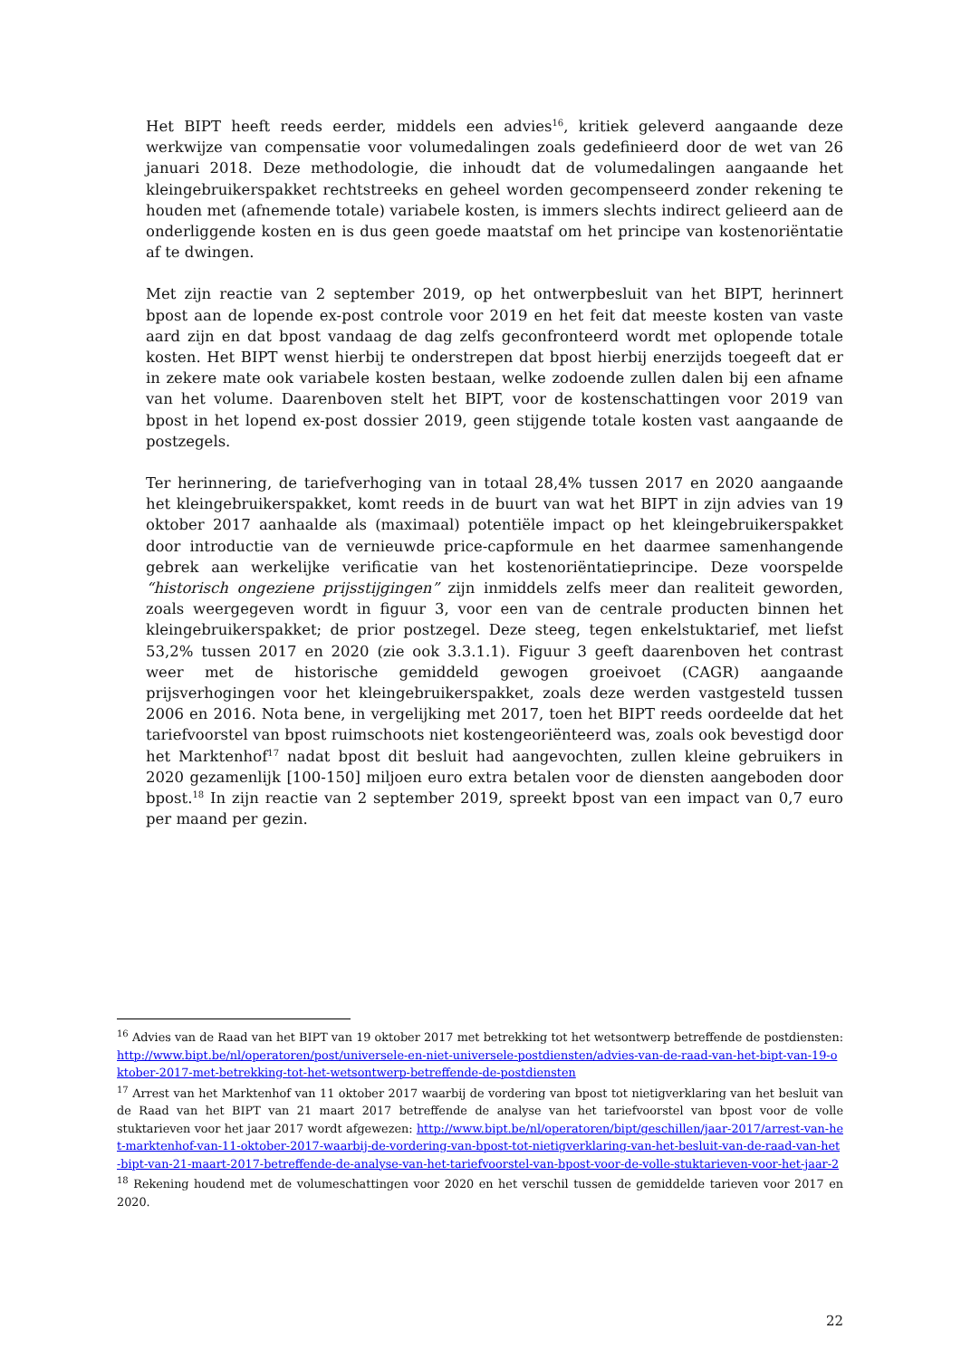Het BIPT heeft reeds eerder, middels een advies<sup>16</sup>, kritiek geleverd aangaande deze werkwijze van compensatie voor volumedalingen zoals gedefinieerd door de wet van 26 januari 2018. Deze methodologie, die inhoudt dat de volumedalingen aangaande het kleingebruikerspakket rechtstreeks en geheel worden gecompenseerd zonder rekening te houden met (afnemende totale) variabele kosten, is immers slechts indirect gelieerd aan de onderliggende kosten en is dus geen goede maatstaf om het principe van kostenoriëntatie af te dwingen.
Met zijn reactie van 2 september 2019, op het ontwerpbesluit van het BIPT, herinnert bpost aan de lopende ex-post controle voor 2019 en het feit dat meeste kosten van vaste aard zijn en dat bpost vandaag de dag zelfs geconfronteerd wordt met oplopende totale kosten. Het BIPT wenst hierbij te onderstrepen dat bpost hierbij enerzijds toegeeft dat er in zekere mate ook variabele kosten bestaan, welke zodoende zullen dalen bij een afname van het volume. Daarenboven stelt het BIPT, voor de kostenschattingen voor 2019 van bpost in het lopend ex-post dossier 2019, geen stijgende totale kosten vast aangaande de postzegels.
Ter herinnering, de tariefverhoging van in totaal 28,4% tussen 2017 en 2020 aangaande het kleingebruikerspakket, komt reeds in de buurt van wat het BIPT in zijn advies van 19 oktober 2017 aanhaalde als (maximaal) potentiële impact op het kleingebruikerspakket door introductie van de vernieuwde price-capformule en het daarmee samenhangende gebrek aan werkelijke verificatie van het kostenoriëntatieprincipe. Deze voorspelde “historisch ongeziene prijsstijgingen” zijn inmiddels zelfs meer dan realiteit geworden, zoals weergegeven wordt in figuur 3, voor een van de centrale producten binnen het kleingebruikerspakket; de prior postzegel. Deze steeg, tegen enkelstuktarief, met liefst 53,2% tussen 2017 en 2020 (zie ook 3.3.1.1). Figuur 3 geeft daarenboven het contrast weer met de historische gemiddeld gewogen groeivoet (CAGR) aangaande prijsverhogingen voor het kleingebruikerspakket, zoals deze werden vastgesteld tussen 2006 en 2016. Nota bene, in vergelijking met 2017, toen het BIPT reeds oordeelde dat het tariefvoorstel van bpost ruimschoots niet kostengeoriënteerd was, zoals ook bevestigd door het Marktenhof<sup>17</sup> nadat bpost dit besluit had aangevochten, zullen kleine gebruikers in 2020 gezamenlijk [100-150] miljoen euro extra betalen voor de diensten aangeboden door bpost.<sup>18</sup> In zijn reactie van 2 september 2019, spreekt bpost van een impact van 0,7 euro per maand per gezin.
<sup>16</sup> Advies van de Raad van het BIPT van 19 oktober 2017 met betrekking tot het wetsontwerp betreffende de postdiensten: http://www.bipt.be/nl/operatoren/post/universele-en-niet-universele-postdiensten/advies-van-de-raad-van-het-bipt-van-19-oktober-2017-met-betrekking-tot-het-wetsontwerp-betreffende-de-postdiensten
<sup>17</sup> Arrest van het Marktenhof van 11 oktober 2017 waarbij de vordering van bpost tot nietigverklaring van het besluit van de Raad van het BIPT van 21 maart 2017 betreffende de analyse van het tariefvoorstel van bpost voor de volle stuktarieven voor het jaar 2017 wordt afgewezen: http://www.bipt.be/nl/operatoren/bipt/geschillen/jaar-2017/arrest-van-het-marktenhof-van-11-oktober-2017-waarbij-de-vordering-van-bpost-tot-nietigverklaring-van-het-besluit-van-de-raad-van-het-bipt-van-21-maart-2017-betreffende-de-analyse-van-het-tariefvoorstel-van-bpost-voor-de-volle-stuktarieven-voor-het-jaar-2
<sup>18</sup> Rekening houdend met de volumeschattingen voor 2020 en het verschil tussen de gemiddelde tarieven voor 2017 en 2020.
22